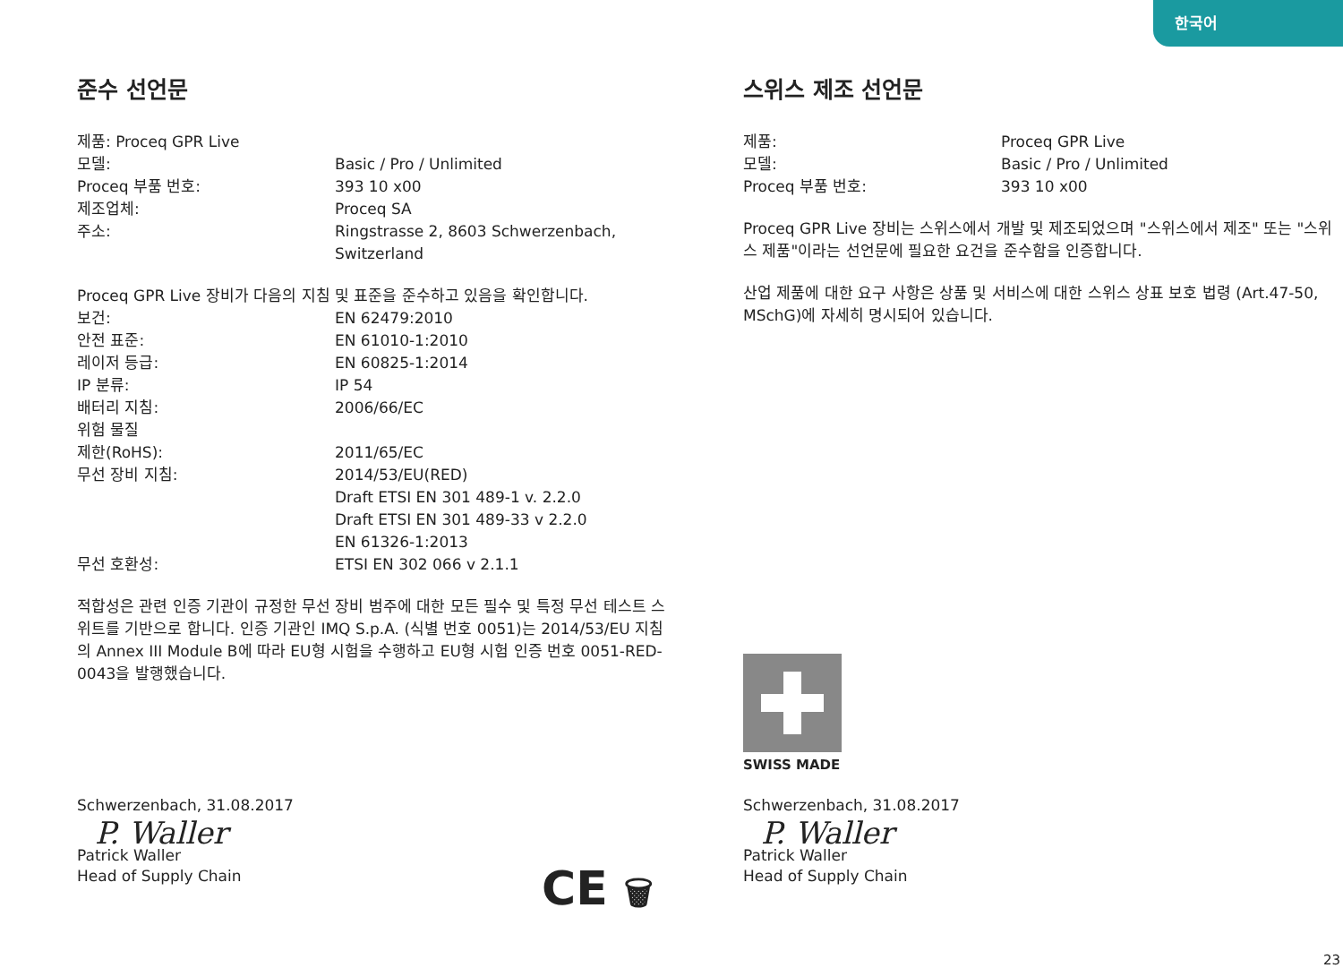한국어
준수 선언문
| 제품: Proceq GPR Live | |
| 모델: | Basic / Pro / Unlimited |
| Proceq 부품 번호: | 393 10 x00 |
| 제조업체: | Proceq SA |
| 주소: | Ringstrasse 2, 8603 Schwerzenbach, Switzerland |
Proceq GPR Live 장비가 다음의 지침 및 표준을 준수하고 있음을 확인합니다.
| 보건: | EN 62479:2010 |
| 안전 표준: | EN 61010-1:2010 |
| 레이저 등급: | EN 60825-1:2014 |
| IP 분류: | IP 54 |
| 배터리 지침: | 2006/66/EC |
| 위험 물질 제한(RoHS): | 2011/65/EC |
| 무선 장비 지침: | 2014/53/EU(RED) Draft ETSI EN 301 489-1 v. 2.2.0 Draft ETSI EN 301 489-33 v 2.2.0 EN 61326-1:2013 |
| 무선 호환성: | ETSI EN 302 066 v 2.1.1 |
적합성은 관련 인증 기관이 규정한 무선 장비 범주에 대한 모든 필수 및 특정 무선 테스트 스위트를 기반으로 합니다. 인증 기관인 IMQ S.p.A. (식별 번호 0051)는 2014/53/EU 지침의 Annex III Module B에 따라 EU형 시험을 수행하고 EU형 시험 인증 번호 0051-RED-0043을 발행했습니다.
Schwerzenbach, 31.08.2017
P. Waller
Patrick Waller
Head of Supply Chain
CE 🗑
스위스 제조 선언문
| 제품: | Proceq GPR Live |
| 모델: | Basic / Pro / Unlimited |
| Proceq 부품 번호: | 393 10 x00 |
Proceq GPR Live 장비는 스위스에서 개발 및 제조되었으며 "스위스에서 제조" 또는 "스위스 제품"이라는 선언문에 필요한 요건을 준수함을 인증합니다.
산업 제품에 대한 요구 사항은 상품 및 서비스에 대한 스위스 상표 보호 법령 (Art.47-50, MSchG)에 자세히 명시되어 있습니다.
SWISS MADE
Schwerzenbach, 31.08.2017
P. Waller
Patrick Waller
Head of Supply Chain
23